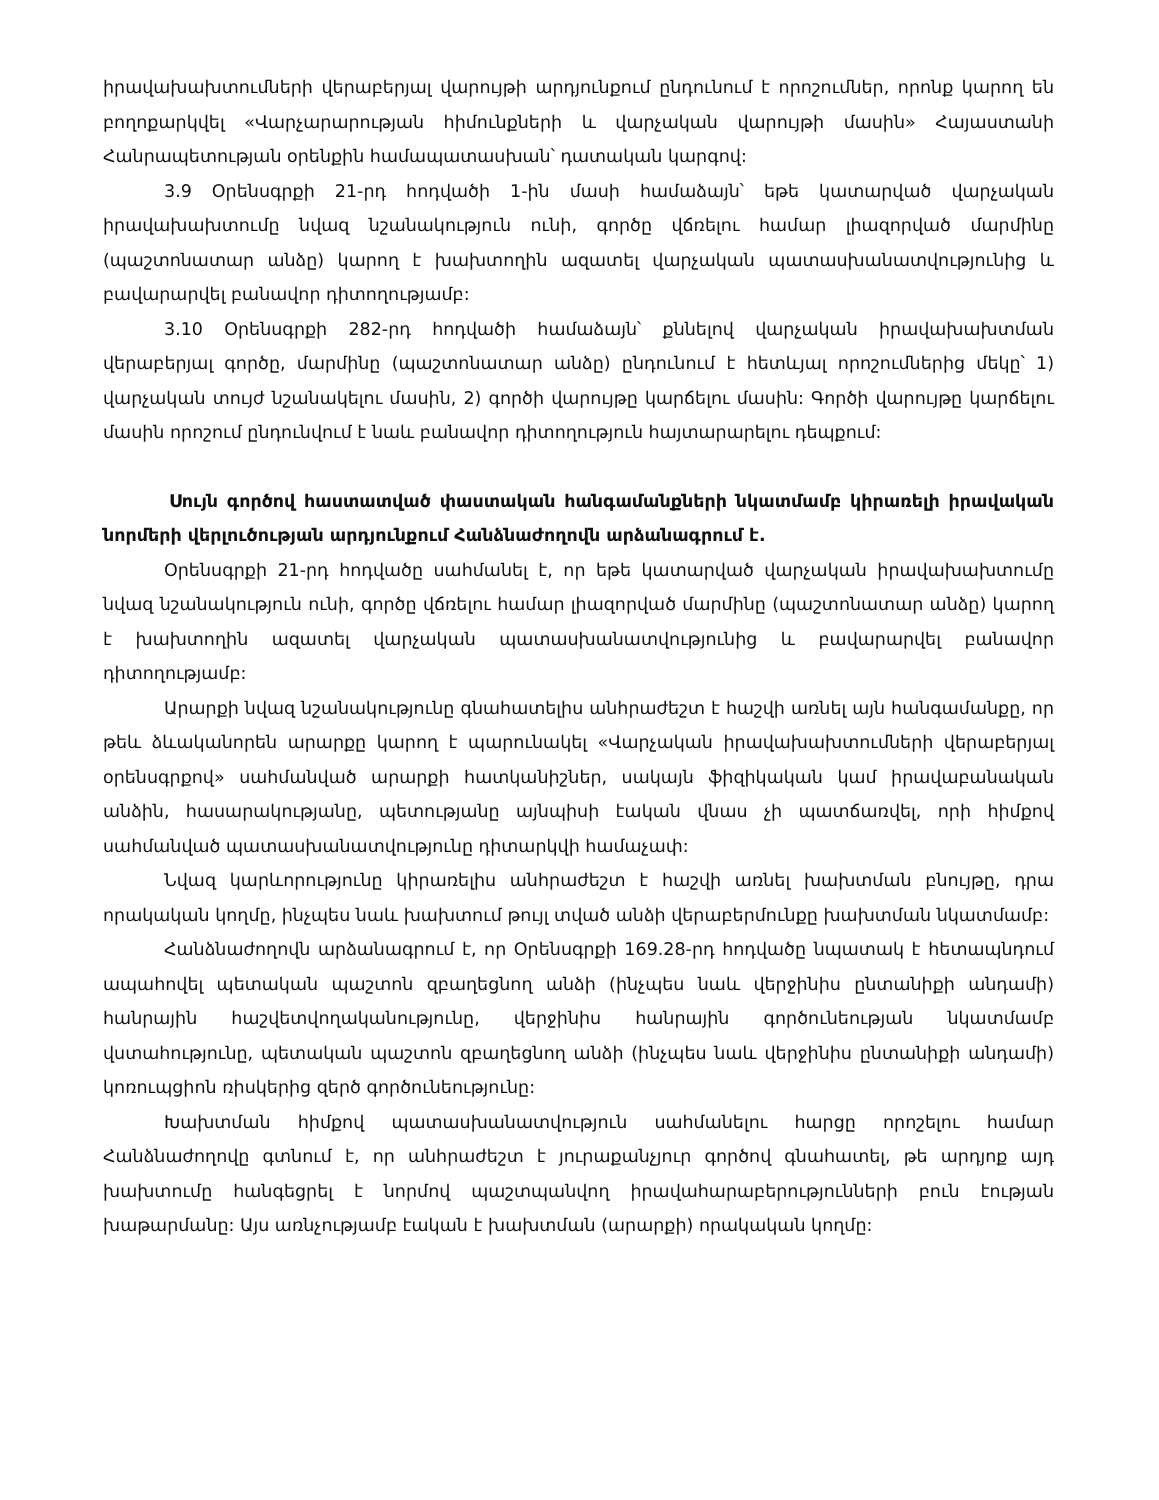իրավախախտումների վերաբերյալ վարույթի արդյունքում ընդունում է որոշումներ, որոնք կարող են բողոքարկվել «Վարչարարության հիմունքների և վարչական վարույթի մասին» Հայաստանի Հանրապետության օրենքին համապատասխան՝ դատական կարգով:
3.9 Օրենսգրքի 21-րդ հոդվածի 1-ին մասի համաձայն՝ եթե կատարված վարչական իրավախախտումը նվազ նշանակություն ունի, գործը վճռելու համար լիազորված մարմինը (պաշտոնատար անձը) կարող է խախտողին ազատել վարչական պատասխանատվությունից և բավարարվել բանավոր դիտողությամբ:
3.10 Օրենսգրքի 282-րդ հոդվածի համաձայն՝ քննելով վարչական իրավախախտման վերաբերյալ գործը, մարմինը (պաշտոնատար անձը) ընդունում է հետևյալ որոշումներից մեկը՝ 1) վարչական տույժ նշանակելու մասին, 2) գործի վարույթը կարճելու մասին: Գործի վարույթը կարճելու մասին որոշում ընդունվում է նաև բանավոր դիտողություն հայտարարելու դեպքում:
Սույն գործով հաստատված փաստական հանգամանքների նկատմամբ կիրառելի իրավական նորմերի վերլուծության արդյունքում Հանձնաժողովն արձանագրում է.
Օրենսգրքի 21-րդ հոդվածը սահմանել է, որ եթե կատարված վարչական իրավախախտումը նվազ նշանակություն ունի, գործը վճռելու համար լիազորված մարմինը (պաշտոնատար անձը) կարող է խախտողին ազատել վարչական պատասխանատվությունից և բավարարվել բանավոր դիտողությամբ:
Արարքի նվազ նշանակությունը գնահատելիս անհրաժեշտ է հաշվի առնել այն հանգամանքը, որ թեև ձևականորեն արարքը կարող է պարունակել «Վարչական իրավախախտումների վերաբերյալ օրենսգրքով» սահմանված արարքի հատկանիշներ, սակայն ֆիզիկական կամ իրավաբանական անձին, հասարակությանը, պետությանը այնպիսի էական վնաս չի պատճառվել, որի հիմքով սահմանված պատասխանատվությունը դիտարկվի համաչափ:
Նվազ կարևորությունը կիրառելիս անհրաժեշտ է հաշվի առնել խախտման բնույթը, դրա որակական կողմը, ինչպես նաև խախտում թույլ տված անձի վերաբերմունքը խախտման նկատմամբ:
Հանձնաժողովն արձանագրում է, որ Օրենսգրքի 169.28-րդ հոդվածը նպատակ է հետապնդում ապահովել պետական պաշտոն զբաղեցնող անձի (ինչպես նաև վերջինիս ընտանիքի անդամի) հանրային հաշվետվողականությունը, վերջինիս հանրային գործունեության նկատմամբ վստահությունը, պետական պաշտոն զբաղեցնող անձի (ինչպես նաև վերջինիս ընտանիքի անդամի) կոռուպցիոն ռիսկերից զերծ գործունեությունը:
Խախտման հիմքով պատասխանատվություն սահմանելու հարցը որոշելու համար Հանձնաժողովը գտնում է, որ անհրաժեշտ է յուրաքանչյուր գործով գնահատել, թե արդյոք այդ խախտումը հանգեցրել է նորմով պաշտպանվող իրավահարաբերությունների բուն էության խաթարմանը: Այս առնչությամբ էական է խախտման (արարքի) որակական կողմը: